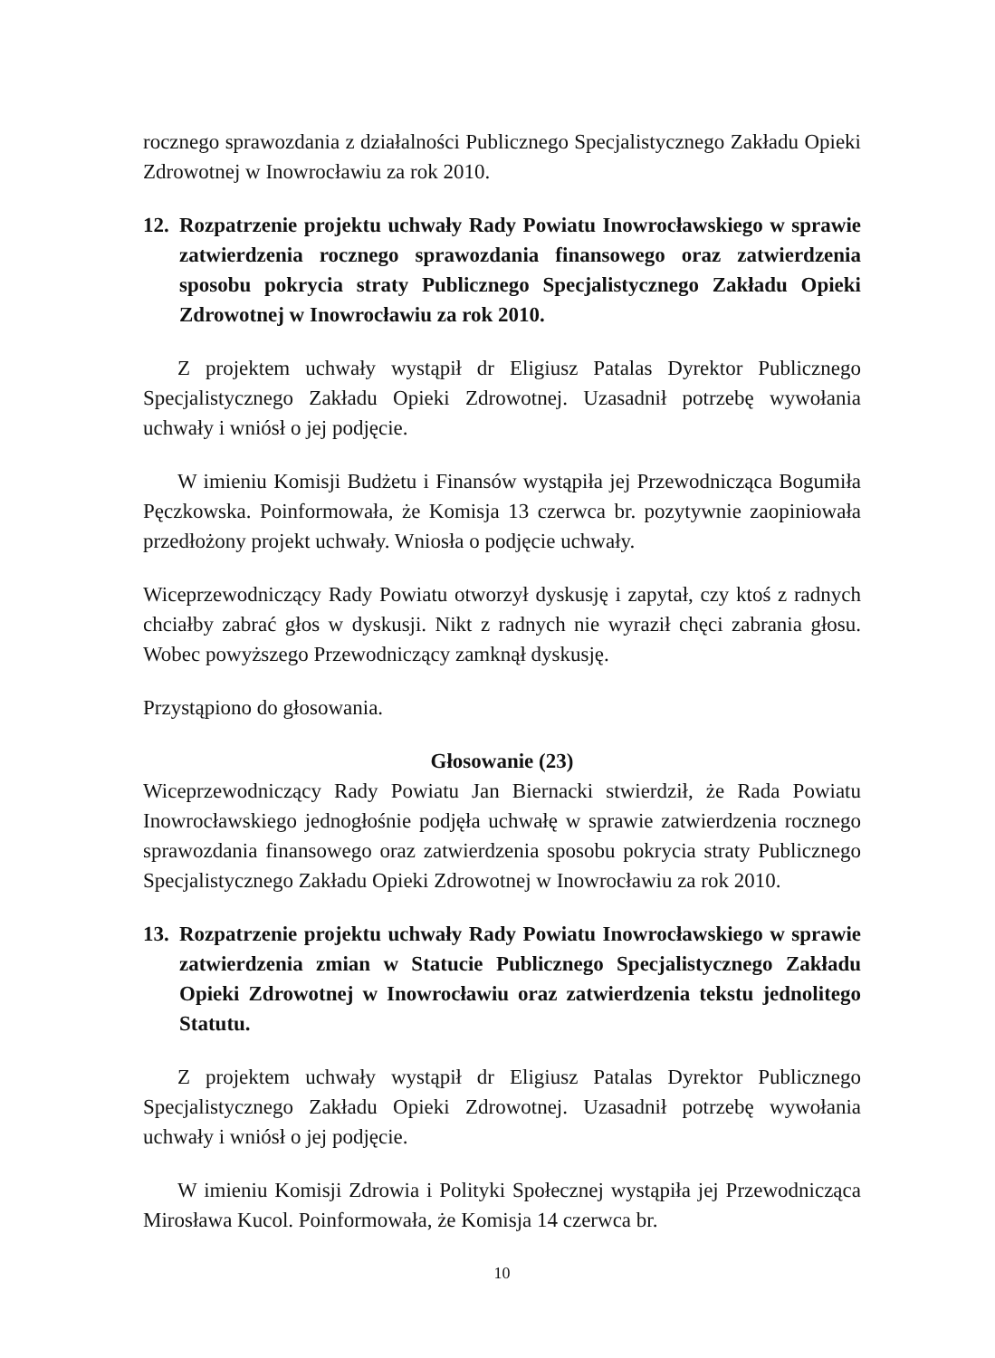rocznego sprawozdania z działalności Publicznego Specjalistycznego Zakładu Opieki Zdrowotnej w Inowrocławiu za rok 2010.
12. Rozpatrzenie projektu uchwały Rady Powiatu Inowrocławskiego w sprawie zatwierdzenia rocznego sprawozdania finansowego oraz zatwierdzenia sposobu pokrycia straty Publicznego Specjalistycznego Zakładu Opieki Zdrowotnej w Inowrocławiu za rok 2010.
Z projektem uchwały wystąpił dr Eligiusz Patalas Dyrektor Publicznego Specjalistycznego Zakładu Opieki Zdrowotnej. Uzasadnił potrzebę wywołania uchwały i wniósł o jej podjęcie.
W imieniu Komisji Budżetu i Finansów wystąpiła jej Przewodnicząca Bogumiła Pęczkowska. Poinformowała, że Komisja 13 czerwca br. pozytywnie zaopiniowała przedłożony projekt uchwały. Wniosła o podjęcie uchwały.
Wiceprzewodniczący Rady Powiatu otworzył dyskusję i zapytał, czy ktoś z radnych chciałby zabrać głos w dyskusji. Nikt z radnych nie wyraził chęci zabrania głosu. Wobec powyższego Przewodniczący zamknął dyskusję.
Przystąpiono do głosowania.
Głosowanie (23)
Wiceprzewodniczący Rady Powiatu Jan Biernacki stwierdził, że Rada Powiatu Inowrocławskiego jednogłośnie podjęła uchwałę w sprawie zatwierdzenia rocznego sprawozdania finansowego oraz zatwierdzenia sposobu pokrycia straty Publicznego Specjalistycznego Zakładu Opieki Zdrowotnej w Inowrocławiu za rok 2010.
13. Rozpatrzenie projektu uchwały Rady Powiatu Inowrocławskiego w sprawie zatwierdzenia zmian w Statucie Publicznego Specjalistycznego Zakładu Opieki Zdrowotnej w Inowrocławiu oraz zatwierdzenia tekstu jednolitego Statutu.
Z projektem uchwały wystąpił dr Eligiusz Patalas Dyrektor Publicznego Specjalistycznego Zakładu Opieki Zdrowotnej. Uzasadnił potrzebę wywołania uchwały i wniósł o jej podjęcie.
W imieniu Komisji Zdrowia i Polityki Społecznej wystąpiła jej Przewodnicząca Mirosława Kucol. Poinformowała, że Komisja 14 czerwca br.
10